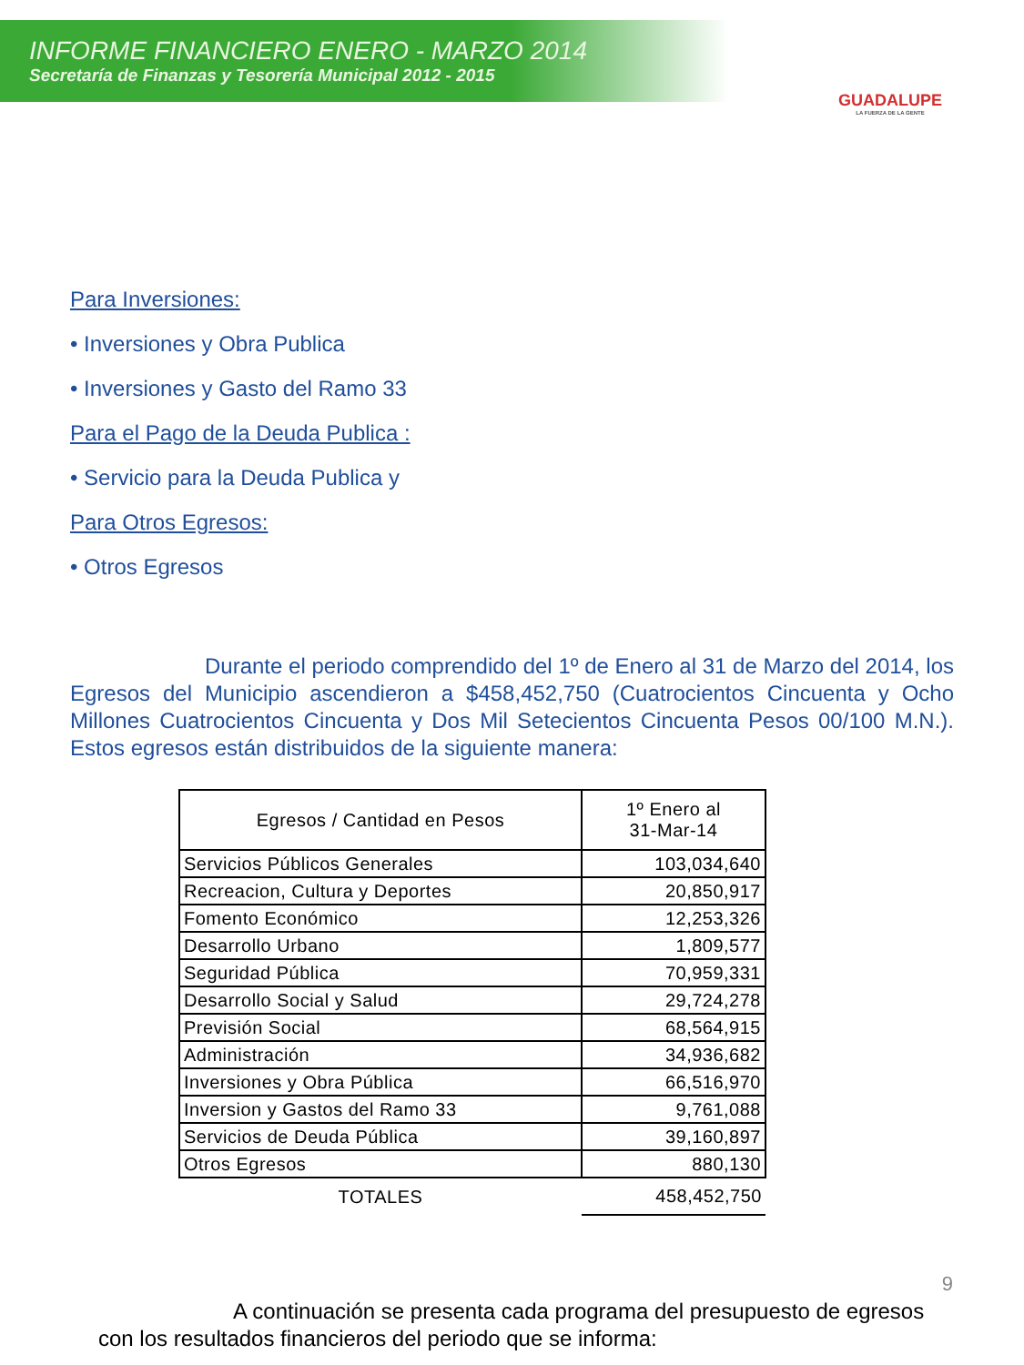INFORME FINANCIERO ENERO - MARZO 2014
Secretaría de Finanzas y Tesorería Municipal 2012 - 2015
GUADALUPE
LA FUERZA DE LA GENTE
Para Inversiones:
• Inversiones y Obra Publica
• Inversiones y Gasto del Ramo 33
Para el Pago de la Deuda Publica :
• Servicio para la Deuda Publica y
Para Otros Egresos:
• Otros Egresos
Durante el periodo comprendido del 1º de Enero al 31 de Marzo del 2014, los Egresos del Municipio ascendieron a $458,452,750 (Cuatrocientos Cincuenta y Ocho Millones Cuatrocientos Cincuenta y Dos Mil Setecientos Cincuenta Pesos 00/100 M.N.). Estos egresos están distribuidos de la siguiente manera:
| Egresos / Cantidad en Pesos | 1º Enero al 31-Mar-14 |
| --- | --- |
| Servicios Públicos Generales | 103,034,640 |
| Recreacion, Cultura y Deportes | 20,850,917 |
| Fomento Económico | 12,253,326 |
| Desarrollo Urbano | 1,809,577 |
| Seguridad Pública | 70,959,331 |
| Desarrollo Social y Salud | 29,724,278 |
| Previsión Social | 68,564,915 |
| Administración | 34,936,682 |
| Inversiones y Obra Pública | 66,516,970 |
| Inversion y Gastos del Ramo 33 | 9,761,088 |
| Servicios de Deuda Pública | 39,160,897 |
| Otros Egresos | 880,130 |
| TOTALES | 458,452,750 |
A continuación se presenta cada programa del presupuesto de egresos con los resultados financieros del periodo que se informa:
9